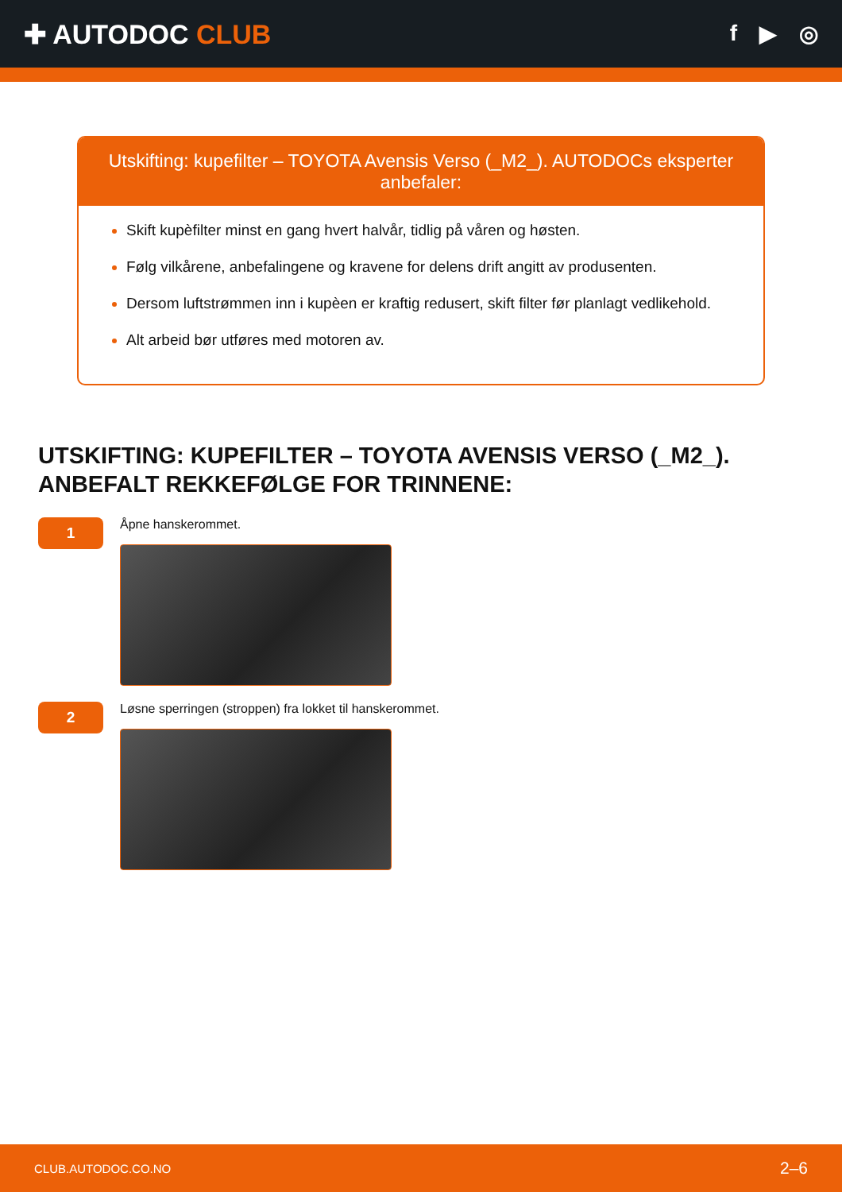✚ AUTODOC CLUB
f ▶ ◎
Utskifting: kupefilter – TOYOTA Avensis Verso (_M2_). AUTODOCs eksperter anbefaler:
Skift kupèfilter minst en gang hvert halvår, tidlig på våren og høsten.
Følg vilkårene, anbefalingene og kravene for delens drift angitt av produsenten.
Dersom luftstrømmen inn i kupèen er kraftig redusert, skift filter før planlagt vedlikehold.
Alt arbeid bør utføres med motoren av.
UTSKIFTING: KUPEFILTER – TOYOTA AVENSIS VERSO (_M2_). ANBEFALT REKKEFØLGE FOR TRINNENE:
1
Åpne hanskerommet.
2
Løsne sperringen (stroppen) fra lokket til hanskerommet.
CLUB.AUTODOC.CO.NO 2–6